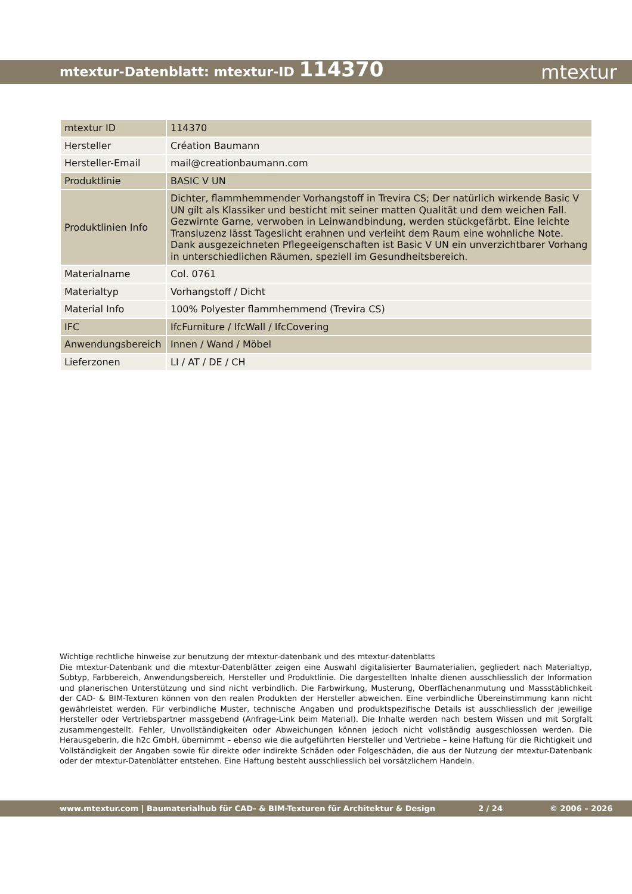mtextur-Datenblatt: mtextur-ID 114370
mtextur
| mtextur ID | 114370 |
| Hersteller | Création Baumann |
| Hersteller-Email | mail@creationbaumann.com |
| Produktlinie | BASIC V UN |
| Produktlinien Info | Dichter, flammhemmender Vorhangstoff in Trevira CS; Der natürlich wirkende Basic V UN gilt als Klassiker und besticht mit seiner matten Qualität und dem weichen Fall. Gezwirnte Garne, verwoben in Leinwandbindung, werden stückgefärbt. Eine leichte Transluzenz lässt Tageslicht erahnen und verleiht dem Raum eine wohnliche Note. Dank ausgezeichneten Pflegeeigenschaften ist Basic V UN ein unverzichtbarer Vorhang in unterschiedlichen Räumen, speziell im Gesundheitsbereich. |
| Materialname | Col. 0761 |
| Materialtyp | Vorhangstoff / Dicht |
| Material Info | 100% Polyester flammhemmend (Trevira CS) |
| IFC | IfcFurniture / IfcWall / IfcCovering |
| Anwendungsbereich | Innen / Wand / Möbel |
| Lieferzonen | LI / AT / DE / CH |
Wichtige rechtliche hinweise zur benutzung der mtextur-datenbank und des mtextur-datenblatts
Die mtextur-Datenbank und die mtextur-Datenblätter zeigen eine Auswahl digitalisierter Baumaterialien, gegliedert nach Materialtyp, Subtyp, Farbbereich, Anwendungsbereich, Hersteller und Produktlinie. Die dargestellten Inhalte dienen ausschliesslich der Information und planerischen Unterstützung und sind nicht verbindlich. Die Farbwirkung, Musterung, Oberflächenanmutung und Massstäblichkeit der CAD- & BIM-Texturen können von den realen Produkten der Hersteller abweichen. Eine verbindliche Übereinstimmung kann nicht gewährleistet werden. Für verbindliche Muster, technische Angaben und produktspezifische Details ist ausschliesslich der jeweilige Hersteller oder Vertriebspartner massgebend (Anfrage-Link beim Material). Die Inhalte werden nach bestem Wissen und mit Sorgfalt zusammengestellt. Fehler, Unvollständigkeiten oder Abweichungen können jedoch nicht vollständig ausgeschlossen werden. Die Herausgeberin, die h2c GmbH, übernimmt – ebenso wie die aufgeführten Hersteller und Vertriebe – keine Haftung für die Richtigkeit und Vollständigkeit der Angaben sowie für direkte oder indirekte Schäden oder Folgeschäden, die aus der Nutzung der mtextur-Datenbank oder der mtextur-Datenblätter entstehen. Eine Haftung besteht ausschliesslich bei vorsätzlichem Handeln.
www.mtextur.com | Baumaterialhub für CAD- & BIM-Texturen für Architektur & Design 2 / 24 © 2006 – 2026